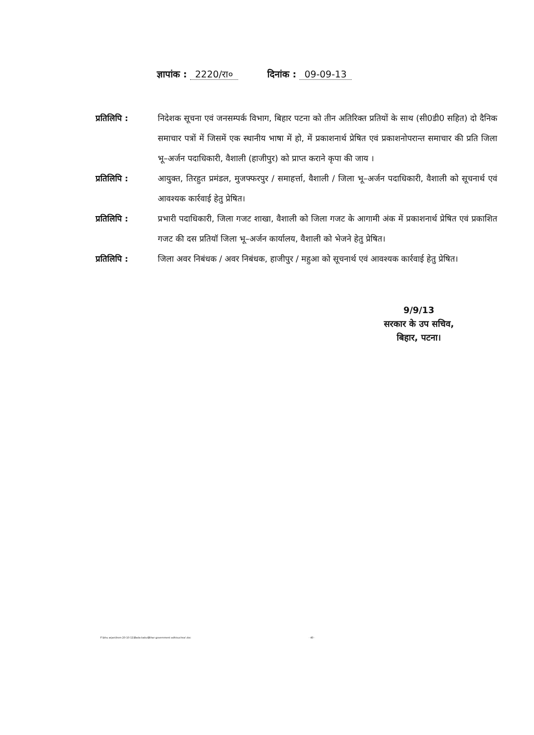ज्ञापांक : 2220/रा० दिनांक : 09-09-13
प्रतिलिपि : निदेशक सूचना एवं जनसम्पर्क विभाग, बिहार पटना को तीन अतिरिक्त प्रतियों के साथ (सी0डी0 सहित) दो दैनिक समाचार पत्रों में जिसमें एक स्थानीय भाषा में हो, में प्रकाशनार्थ प्रेषित एवं प्रकाशनोपरान्त समाचार की प्रति जिला भू–अर्जन पदाधिकारी, वैशाली (हाजीपुर) को प्राप्त कराने कृपा की जाय ।
प्रतिलिपि : आयुक्त, तिरहुत प्रमंडल, मुजफ्फरपुर / समाहर्त्ता, वैशाली / जिला भू–अर्जन पदाधिकारी, वैशाली को सूचनार्थ एवं आवश्यक कार्रवाई हेतु प्रेषित।
प्रतिलिपि : प्रभारी पदाधिकारी, जिला गजट शाखा, वैशाली को जिला गजट के आगामी अंक में प्रकाशनार्थ प्रेषित एवं प्रकाशित गजट की दस प्रतियॉ जिला भू–अर्जन कार्यालय, वैशाली को भेजने हेतु प्रेषित।
प्रतिलिपि : जिला अवर निबंधक / अवर निबंधक, हाजीपुर / महुआ को सूचनार्थ एवं आवश्यक कार्रवाई हेतु प्रेषित।
9/9/13
सरकार के उप सचिव,
बिहार, पटना।
F:\bhu arjan\from 20-10-11\Bada babu\Bihar government adhisuchna'.doc - 40 -